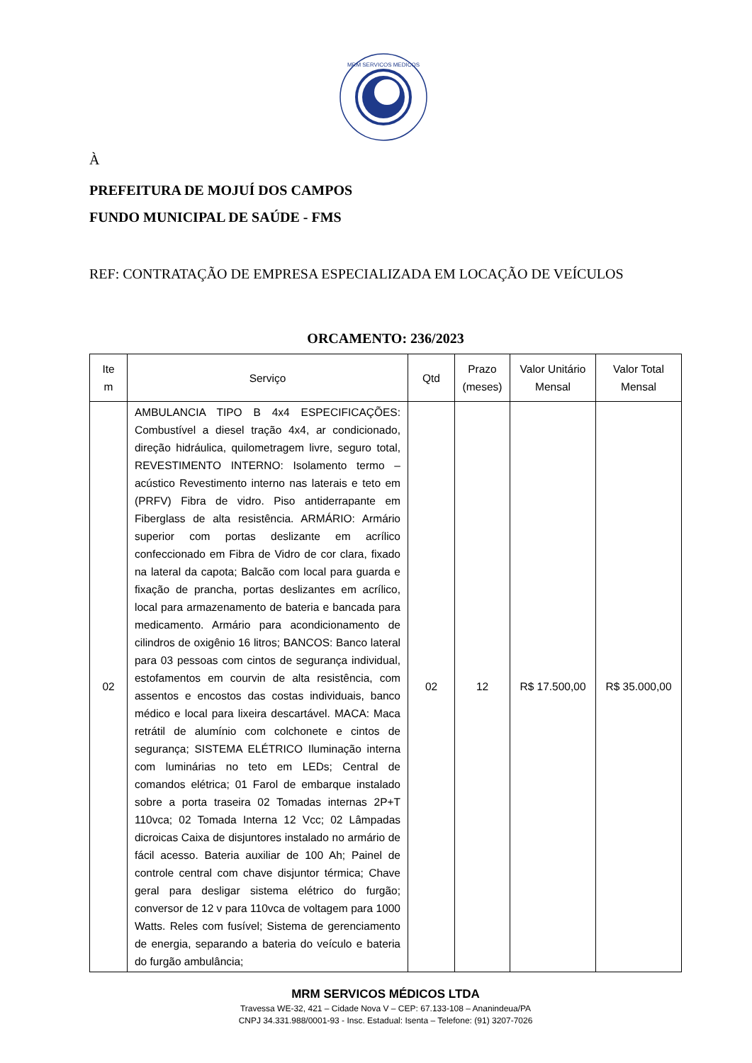MRM SERVICOS MEDICOS
À
PREFEITURA DE MOJUÍ DOS CAMPOS
FUNDO MUNICIPAL DE SAÚDE - FMS
REF: CONTRATAÇÃO DE EMPRESA ESPECIALIZADA EM LOCAÇÃO DE VEÍCULOS
ORCAMENTO: 236/2023
| Ite m | Serviço | Qtd | Prazo (meses) | Valor Unitário Mensal | Valor Total Mensal |
| --- | --- | --- | --- | --- | --- |
| 02 | AMBULANCIA TIPO B 4x4 ESPECIFICAÇÕES: Combustível a diesel tração 4x4, ar condicionado, direção hidráulica, quilometragem livre, seguro total, REVESTIMENTO INTERNO: Isolamento termo – acústico Revestimento interno nas laterais e teto em (PRFV) Fibra de vidro. Piso antiderrapante em Fiberglass de alta resistência. ARMÁRIO: Armário superior com portas deslizante em acrílico confeccionado em Fibra de Vidro de cor clara, fixado na lateral da capota; Balcão com local para guarda e fixação de prancha, portas deslizantes em acrílico, local para armazenamento de bateria e bancada para medicamento. Armário para acondicionamento de cilindros de oxigênio 16 litros; BANCOS: Banco lateral para 03 pessoas com cintos de segurança individual, estofamentos em courvin de alta resistência, com assentos e encostos das costas individuais, banco médico e local para lixeira descartável. MACA: Maca retrátil de alumínio com colchonete e cintos de segurança; SISTEMA ELÉTRICO Iluminação interna com luminárias no teto em LEDs; Central de comandos elétrica; 01 Farol de embarque instalado sobre a porta traseira 02 Tomadas internas 2P+T 110vca; 02 Tomada Interna 12 Vcc; 02 Lâmpadas dicroicas Caixa de disjuntores instalado no armário de fácil acesso. Bateria auxiliar de 100 Ah; Painel de controle central com chave disjuntor térmica; Chave geral para desligar sistema elétrico do furgão; conversor de 12 v para 110vca de voltagem para 1000 Watts. Reles com fusível; Sistema de gerenciamento de energia, separando a bateria do veículo e bateria do furgão ambulância; | 02 | 12 | R$ 17.500,00 | R$ 35.000,00 |
MRM SERVICOS MÉDICOS LTDA
Travessa WE-32, 421 – Cidade Nova V – CEP: 67.133-108 – Ananindeua/PA
CNPJ 34.331.988/0001-93 - Insc. Estadual: Isenta – Telefone: (91) 3207-7026